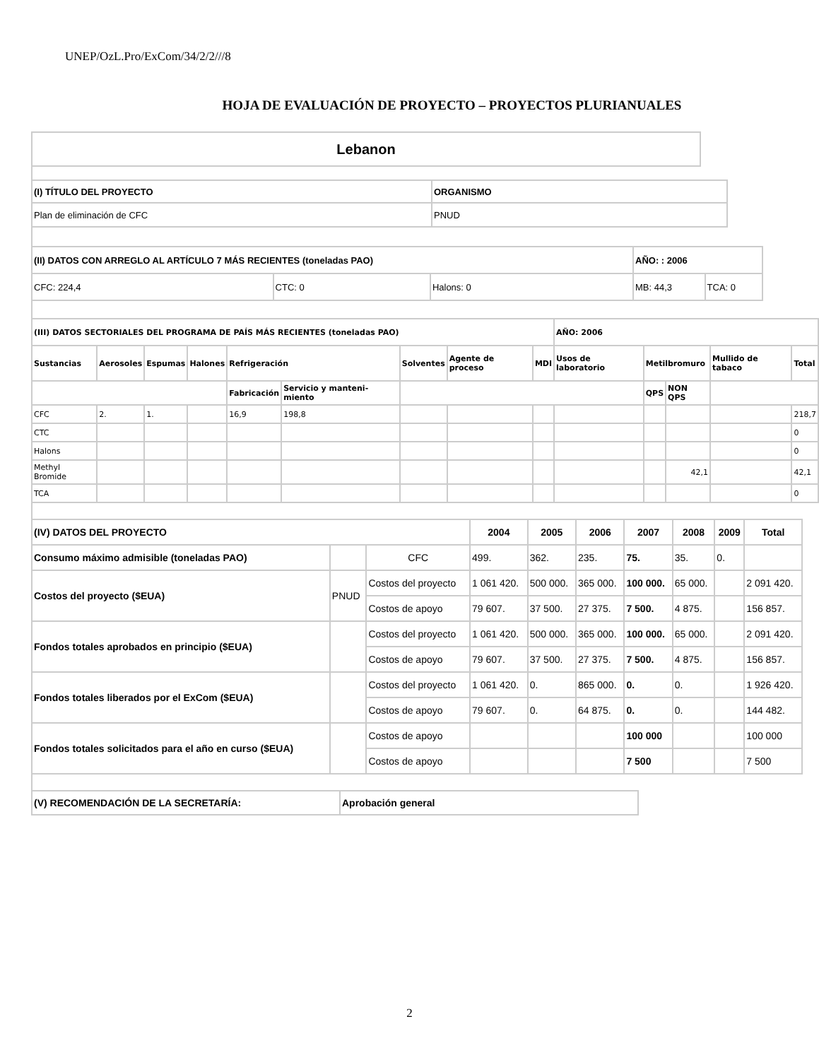UNEP/OzL.Pro/ExCom/34/2/2///8
HOJA DE EVALUACIÓN DE PROYECTO – PROYECTOS PLURIANUALES
| Lebanon |
| (I) TÍTULO DEL PROYECTO | ORGANISMO |
| --- | --- |
| Plan de eliminación de CFC | PNUD |
| (II) DATOS CON ARREGLO AL ARTÍCULO 7 MÁS RECIENTES (toneladas PAO) | | | AÑO: : 2006 | |
| --- | --- | --- | --- | --- |
| CFC: 224,4 | CTC: 0 | Halons: 0 | MB: 44,3 | TCA: 0 |
| (III) DATOS SECTORIALES DEL PROGRAMA DE PAÍS MÁS RECIENTES (toneladas PAO) | | | | | | | | | AÑO: 2006 | | | | |
| --- | --- | --- | --- | --- | --- | --- | --- | --- | --- | --- | --- | --- | --- |
| Sustancias | Aerosoles | Espumas | Halones | Refrigeración | | Solventes | Agente de proceso | MDI | Usos de laboratorio | Metilbromuro | | Mullido de tabaco | Total |
| | | | | Fabricación | Servicio y manteni-miento | | | | | QPS | NON QPS | | |
| CFC | 2. | 1. | | 16,9 | 198,8 | | | | | | | | 218,7 |
| CTC | | | | | | | | | | | | | 0 |
| Halons | | | | | | | | | | | | | 0 |
| Methyl Bromide | | | | | | | | | | | 42,1 | | 42,1 |
| TCA | | | | | | | | | | | | | 0 |
| (IV) DATOS DEL PROYECTO | | | 2004 | 2005 | 2006 | 2007 | 2008 | 2009 | Total |
| --- | --- | --- | --- | --- | --- | --- | --- | --- | --- |
| Consumo máximo admisible (toneladas PAO) | | CFC | 499. | 362. | 235. | 75. | 35. | 0. | |
| Costos del proyecto ($EUA) | PNUD | Costos del proyecto | 1 061 420. | 500 000. | 365 000. | 100 000. | 65 000. | | 2 091 420. |
| | | Costos de apoyo | 79 607. | 37 500. | 27 375. | 7 500. | 4 875. | | 156 857. |
| Fondos totales aprobados en principio ($EUA) | | Costos del proyecto | 1 061 420. | 500 000. | 365 000. | 100 000. | 65 000. | | 2 091 420. |
| | | Costos de apoyo | 79 607. | 37 500. | 27 375. | 7 500. | 4 875. | | 156 857. |
| Fondos totales liberados por el ExCom ($EUA) | | Costos del proyecto | 1 061 420. | 0. | 865 000. | 0. | 0. | | 1 926 420. |
| | | Costos de apoyo | 79 607. | 0. | 64 875. | 0. | 0. | | 144 482. |
| Fondos totales solicitados para el año en curso ($EUA) | | Costos de apoyo | | | | 100 000 | | | 100 000 |
| | | Costos de apoyo | | | | 7 500 | | | 7 500 |
| (V) RECOMENDACIÓN DE LA SECRETARÍA: | Aprobación general |
| --- | --- |
2